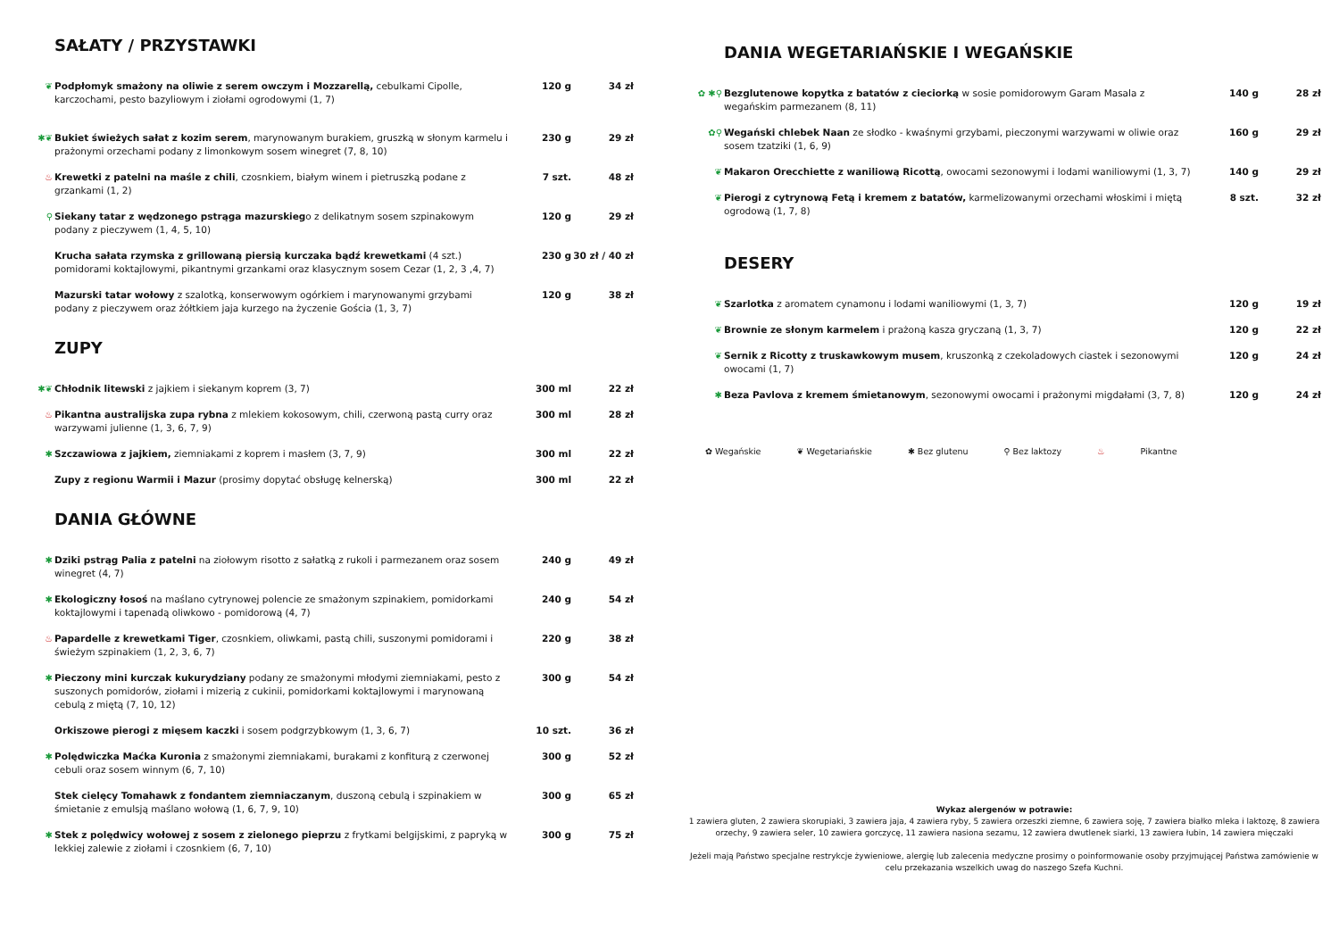SAŁATY / PRZYSTAWKI
❦ Podpłomyk smażony na oliwie z serem owczym i Mozzarellą, cebulkami Cipolle, karczochami, pesto bazyliowym i ziołami ogrodowymi (1, 7) 120 g 34 zł
✱❦ Bukiet świeżych sałat z kozim serem, marynowanym burakiem, gruszką w słonym karmelu i prażonymi orzechami podany z limonkowym sosem winegret (7, 8, 10) 230 g 29 zł
♨ Krewetki z patelni na maśle z chili, czosnkiem, białym winem i pietruszką podane z grzankami (1, 2) 7 szt. 48 zł
⚲ Siekany tatar z wędzonego pstrąga mazurskiego z delikatnym sosem szpinakowym podany z pieczywem (1, 4, 5, 10) 120 g 29 zł
Krucha sałata rzymska z grillowaną piersią kurczaka bądź krewetkami (4 szt.) pomidorami koktajlowymi, pikantnymi grzankami oraz klasycznym sosem Cezar (1, 2, 3 ,4, 7) 230 g 30 zł / 40 zł
Mazurski tatar wołowy z szalotką, konserwowym ogórkiem i marynowanymi grzybami podany z pieczywem oraz żółtkiem jaja kurzego na życzenie Gościa (1, 3, 7) 120 g 38 zł
ZUPY
✱❦ Chłodnik litewski z jajkiem i siekanym koprem (3, 7) 300 ml 22 zł
♨ Pikantna australijska zupa rybna z mlekiem kokosowym, chili, czerwoną pastą curry oraz warzywami julienne (1, 3, 6, 7, 9) 300 ml 28 zł
✱ Szczawiowa z jajkiem, ziemniakami z koprem i masłem (3, 7, 9) 300 ml 22 zł
Zupy z regionu Warmii i Mazur (prosimy dopytać obsługę kelnerską) 300 ml 22 zł
DANIA GŁÓWNE
✱ Dziki pstrąg Palia z patelni na ziołowym risotto z sałatką z rukoli i parmezanem oraz sosem winegret (4, 7) 240 g 49 zł
✱ Ekologiczny łosoś na maślano cytrynowej polencie ze smażonym szpinakiem, pomidorkami koktajlowymi i tapenadą oliwkowo - pomidorową (4, 7) 240 g 54 zł
♨ Papardelle z krewetkami Tiger, czosnkiem, oliwkami, pastą chili, suszonymi pomidorami i świeżym szpinakiem (1, 2, 3, 6, 7) 220 g 38 zł
✱ Pieczony mini kurczak kukurydziany podany ze smażonymi młodymi ziemniakami, pesto z suszonych pomidorów, ziołami i mizerią z cukinii, pomidorkami koktajlowymi i marynowaną cebulą z miętą (7, 10, 12) 300 g 54 zł
Orkiszowe pierogi z mięsem kaczki i sosem podgrzybkowym (1, 3, 6, 7) 10 szt. 36 zł
✱ Polędwiczka Maćka Kuronia z smażonymi ziemniakami, burakami z konfiturą z czerwonej cebuli oraz sosem winnym (6, 7, 10) 300 g 52 zł
Stek cielęcy Tomahawk z fondantem ziemniaczanym, duszoną cebulą i szpinakiem w śmietanie z emulsją maślano wołową (1, 6, 7, 9, 10) 300 g 65 zł
✱ Stek z polędwicy wołowej z sosem z zielonego pieprzu z frytkami belgijskimi, z papryką w lekkiej zalewie z ziołami i czosnkiem (6, 7, 10) 300 g 75 zł
DANIA WEGETARIAŃSKIE I WEGAŃSKIE
✿ ✱⚲ Bezglutenowe kopytka z batatów z cieciorką w sosie pomidorowym Garam Masala z wegańskim parmezanem (8, 11) 140 g 28 zł
✿⚲ Wegański chlebek Naan ze słodko - kwaśnymi grzybami, pieczonymi warzywami w oliwie oraz sosem tzatziki (1, 6, 9) 160 g 29 zł
❦ Makaron Orecchiette z waniliową Ricottą, owocami sezonowymi i lodami waniliowymi (1, 3, 7) 140 g 29 zł
❦ Pierogi z cytrynową Fetą i kremem z batatów, karmelizowanymi orzechami włoskimi i miętą ogrodową (1, 7, 8) 8 szt. 32 zł
DESERY
❦ Szarlotka z aromatem cynamonu i lodami waniliowymi (1, 3, 7) 120 g 19 zł
❦ Brownie ze słonym karmelem i prażoną kasza gryczaną (1, 3, 7) 120 g 22 zł
❦ Sernik z Ricotty z truskawkowym musem, kruszonką z czekoladowych ciastek i sezonowymi owocami (1, 7) 120 g 24 zł
✱ Beza Pavlova z kremem śmietanowym, sezonowymi owocami i prażonymi migdałami (3, 7, 8) 120 g 24 zł
✿ Wegańskie ❦ Wegetariańskie ✱ Bez glutenu ⚲ Bez laktozy ♨ Pikantne
Wykaz alergenów w potrawie:
1 zawiera gluten, 2 zawiera skorupiaki, 3 zawiera jaja, 4 zawiera ryby, 5 zawiera orzeszki ziemne, 6 zawiera soję, 7 zawiera białko mleka i laktozę, 8 zawiera orzechy, 9 zawiera seler, 10 zawiera gorczycę, 11 zawiera nasiona sezamu, 12 zawiera dwutlenek siarki, 13 zawiera łubin, 14 zawiera mięczaki
Jeżeli mają Państwo specjalne restrykcje żywieniowe, alergię lub zalecenia medyczne prosimy o poinformowanie osoby przyjmującej Państwa zamówienie w celu przekazania wszelkich uwag do naszego Szefa Kuchni.